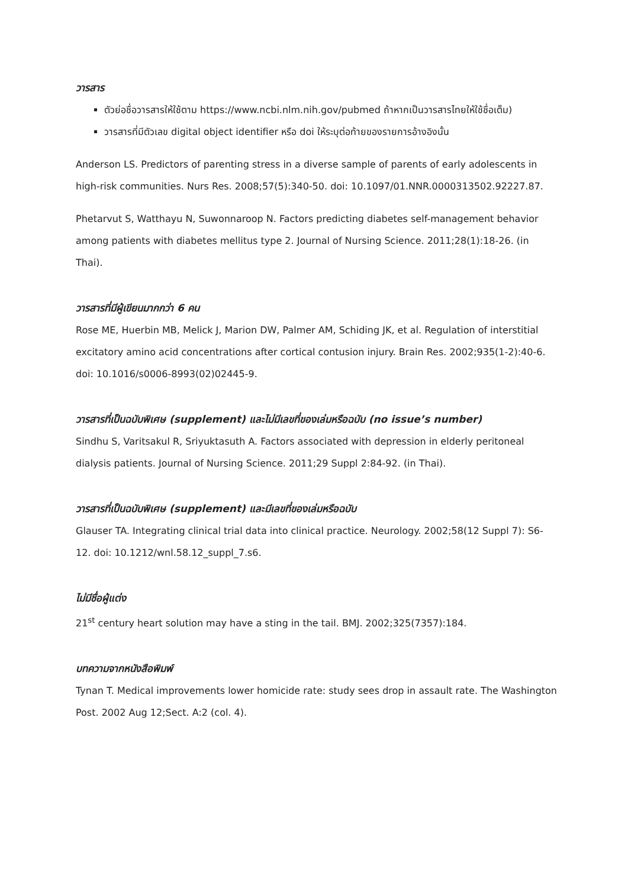วารสาร
ตัวย่อชื่อวารสารให้ใช้ตาม https://www.ncbi.nlm.nih.gov/pubmed ถ้าหากเป็นวารสารไทยให้ใช้ชื่อเต็ม)
วารสารที่มีตัวเลข digital object identifier หรือ doi ให้ระบุต่อท้ายของรายการอ้างอิงนั้น
Anderson LS. Predictors of parenting stress in a diverse sample of parents of early adolescents in high-risk communities. Nurs Res. 2008;57(5):340-50. doi: 10.1097/01.NNR.0000313502.92227.87.
Phetarvut S, Watthayu N, Suwonnaroop N. Factors predicting diabetes self-management behavior among patients with diabetes mellitus type 2. Journal of Nursing Science. 2011;28(1):18-26. (in Thai).
วารสารที่มีผู้เขียนมากกว่า 6 คน
Rose ME, Huerbin MB, Melick J, Marion DW, Palmer AM, Schiding JK, et al. Regulation of interstitial excitatory amino acid concentrations after cortical contusion injury. Brain Res. 2002;935(1-2):40-6. doi: 10.1016/s0006-8993(02)02445-9.
วารสารที่เป็นฉบับพิเศษ (supplement) และไม่มีเลขที่ของเล่มหรือฉบับ (no issue’s number)
Sindhu S, Varitsakul R, Sriyuktasuth A. Factors associated with depression in elderly peritoneal dialysis patients. Journal of Nursing Science. 2011;29 Suppl 2:84-92. (in Thai).
วารสารที่เป็นฉบับพิเศษ (supplement) และมีเลขที่ของเล่มหรือฉบับ
Glauser TA. Integrating clinical trial data into clinical practice. Neurology. 2002;58(12 Suppl 7): S6-12. doi: 10.1212/wnl.58.12_suppl_7.s6.
ไม่มีชื่อผู้แต่ง
21<sup>st</sup> century heart solution may have a sting in the tail. BMJ. 2002;325(7357):184.
บทความจากหนังสือพิมพ์
Tynan T. Medical improvements lower homicide rate: study sees drop in assault rate. The Washington Post. 2002 Aug 12;Sect. A:2 (col. 4).